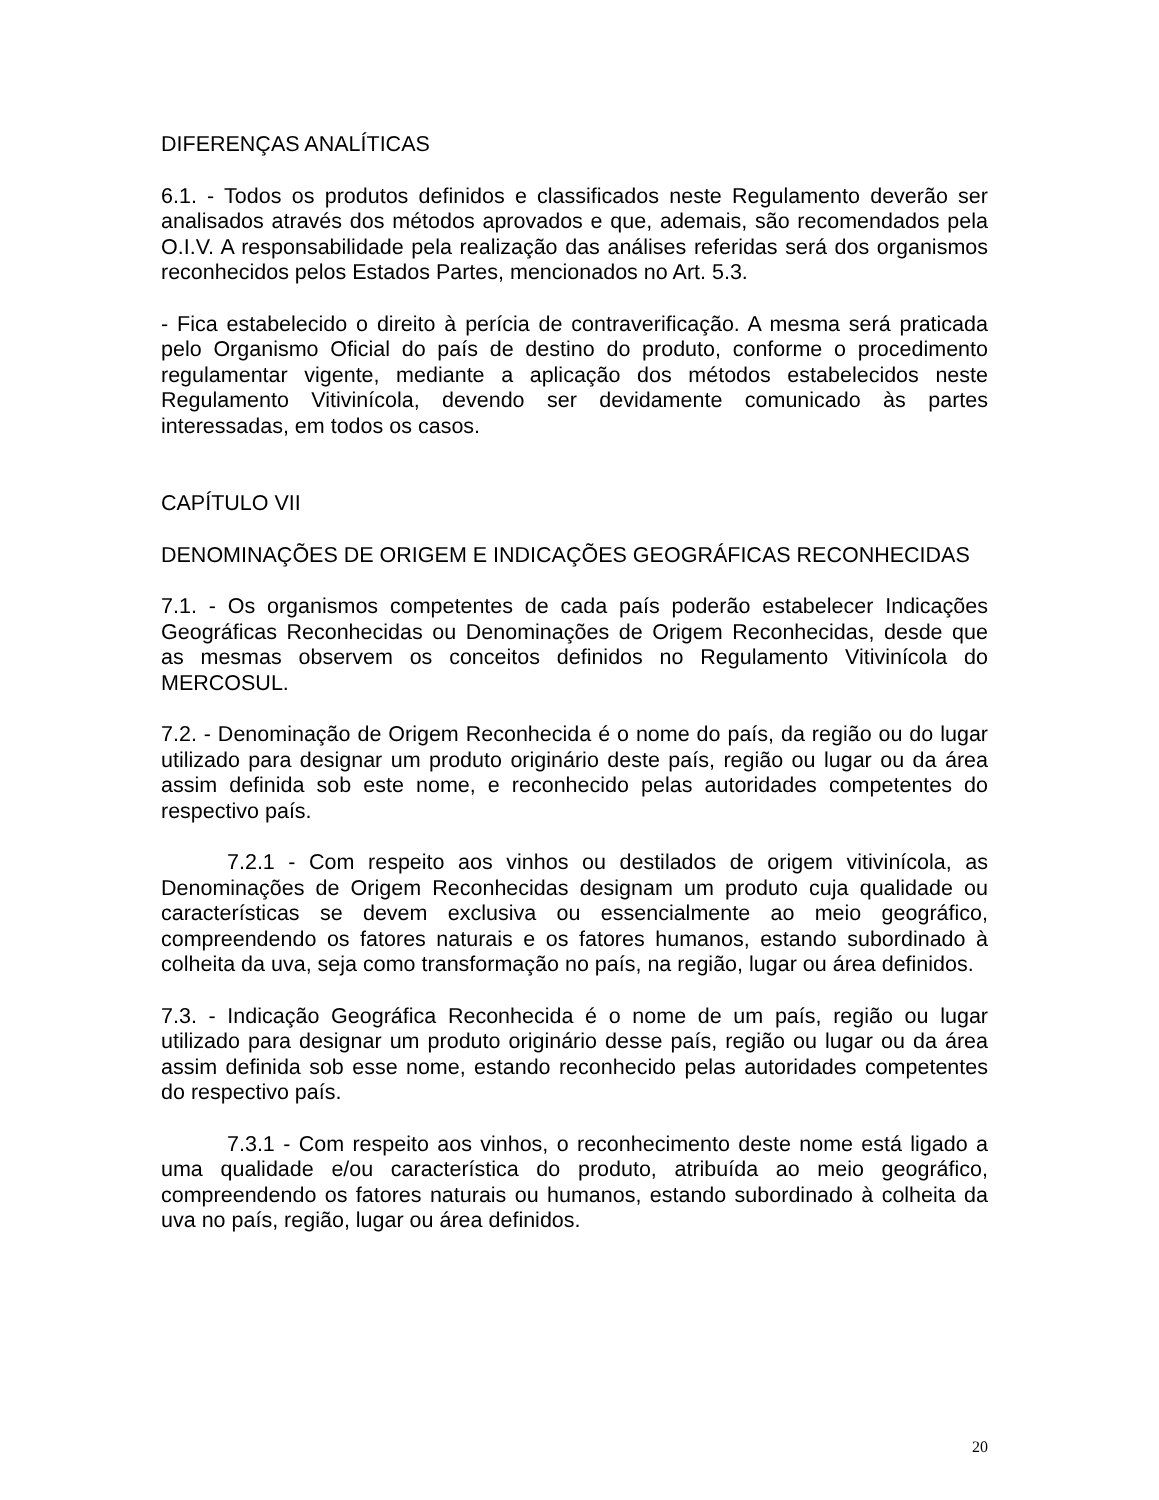DIFERENÇAS ANALÍTICAS
6.1. - Todos os produtos definidos e classificados neste Regulamento deverão ser analisados através dos métodos aprovados e que, ademais, são recomendados pela O.I.V. A responsabilidade pela realização das análises referidas será dos organismos reconhecidos pelos Estados Partes, mencionados no Art. 5.3.
- Fica estabelecido o direito à perícia de contraverificação. A mesma será praticada pelo Organismo Oficial do país de destino do produto, conforme o procedimento regulamentar vigente, mediante a aplicação dos métodos estabelecidos neste Regulamento Vitivinícola, devendo ser devidamente comunicado às partes interessadas, em todos os casos.
CAPÍTULO VII
DENOMINAÇÕES DE ORIGEM E INDICAÇÕES GEOGRÁFICAS RECONHECIDAS
7.1. - Os organismos competentes de cada país poderão estabelecer Indicações Geográficas Reconhecidas ou Denominações de Origem Reconhecidas, desde que as mesmas observem os conceitos definidos no Regulamento Vitivinícola do MERCOSUL.
7.2. - Denominação de Origem Reconhecida é o nome do país, da região ou do lugar utilizado para designar um produto originário deste país, região ou lugar ou da área assim definida sob este nome, e reconhecido pelas autoridades competentes do respectivo país.
7.2.1 - Com respeito aos vinhos ou destilados de origem vitivinícola, as Denominações de Origem Reconhecidas designam um produto cuja qualidade ou características se devem exclusiva ou essencialmente ao meio geográfico, compreendendo os fatores naturais e os fatores humanos, estando subordinado à colheita da uva, seja como transformação no país, na região, lugar ou área definidos.
7.3. - Indicação Geográfica Reconhecida é o nome de um país, região ou lugar utilizado para designar um produto originário desse país, região ou lugar ou da área assim definida sob esse nome, estando reconhecido pelas autoridades competentes do respectivo país.
7.3.1 - Com respeito aos vinhos, o reconhecimento deste nome está ligado a uma qualidade e/ou característica do produto, atribuída ao meio geográfico, compreendendo os fatores naturais ou humanos, estando subordinado à colheita da uva no país, região, lugar ou área definidos.
20